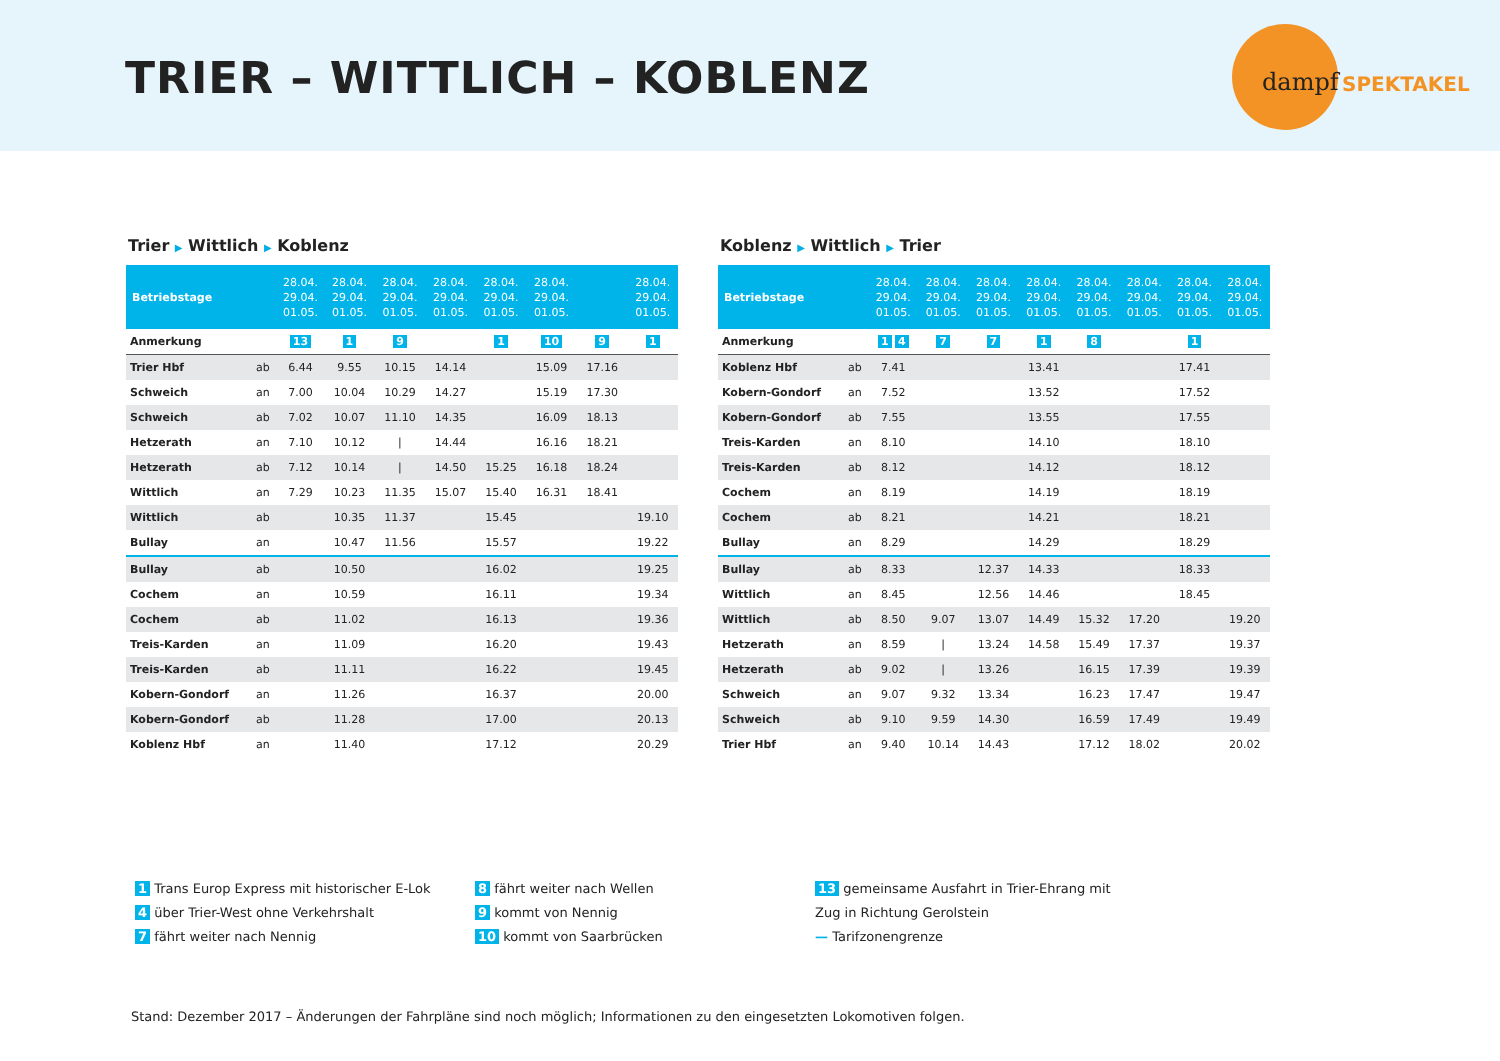TRIER – WITTLICH – KOBLENZ
dampf
SPEKTAKEL
Trier ▶ Wittlich ▶ Koblenz
| Betriebstage | | 28.04. 29.04. 01.05. | 28.04. 29.04. 01.05. | 28.04. 29.04. 01.05. | 28.04. 29.04. 01.05. | 28.04. 29.04. 01.05. | 28.04. 29.04. 01.05. | | 28.04. 29.04. 01.05. |
| --- | --- | --- | --- | --- | --- | --- | --- | --- | --- |
| Anmerkung | | 13 | 1 | 9 | | 1 | 10 | 9 | 1 |
| Trier Hbf | ab | 6.44 | 9.55 | 10.15 | 14.14 | | 15.09 | 17.16 | |
| Schweich | an | 7.00 | 10.04 | 10.29 | 14.27 | | 15.19 | 17.30 | |
| Schweich | ab | 7.02 | 10.07 | 11.10 | 14.35 | | 16.09 | 18.13 | |
| Hetzerath | an | 7.10 | 10.12 | / | 14.44 | | 16.16 | 18.21 | |
| Hetzerath | ab | 7.12 | 10.14 | / | 14.50 | 15.25 | 16.18 | 18.24 | |
| Wittlich | an | 7.29 | 10.23 | 11.35 | 15.07 | 15.40 | 16.31 | 18.41 | |
| Wittlich | ab | | 10.35 | 11.37 | | 15.45 | | | 19.10 |
| Bullay | an | | 10.47 | 11.56 | | 15.57 | | | 19.22 |
| Bullay | ab | | 10.50 | | | 16.02 | | | 19.25 |
| Cochem | an | | 10.59 | | | 16.11 | | | 19.34 |
| Cochem | ab | | 11.02 | | | 16.13 | | | 19.36 |
| Treis-Karden | an | | 11.09 | | | 16.20 | | | 19.43 |
| Treis-Karden | ab | | 11.11 | | | 16.22 | | | 19.45 |
| Kobern-Gondorf | an | | 11.26 | | | 16.37 | | | 20.00 |
| Kobern-Gondorf | ab | | 11.28 | | | 17.00 | | | 20.13 |
| Koblenz Hbf | an | | 11.40 | | | 17.12 | | | 20.29 |
Koblenz ▶ Wittlich ▶ Trier
| Betriebstage | | 28.04. 29.04. 01.05. | 28.04. 29.04. 01.05. | 28.04. 29.04. 01.05. | 28.04. 29.04. 01.05. | 28.04. 29.04. 01.05. | 28.04. 29.04. 01.05. | 28.04. 29.04. 01.05. | 28.04. 29.04. 01.05. |
| --- | --- | --- | --- | --- | --- | --- | --- | --- | --- |
| Anmerkung | | 1 4 | 7 | 7 | 1 | 8 | | 1 | |
| Koblenz Hbf | ab | 7.41 | | | 13.41 | | | 17.41 | |
| Kobern-Gondorf | an | 7.52 | | | 13.52 | | | 17.52 | |
| Kobern-Gondorf | ab | 7.55 | | | 13.55 | | | 17.55 | |
| Treis-Karden | an | 8.10 | | | 14.10 | | | 18.10 | |
| Treis-Karden | ab | 8.12 | | | 14.12 | | | 18.12 | |
| Cochem | an | 8.19 | | | 14.19 | | | 18.19 | |
| Cochem | ab | 8.21 | | | 14.21 | | | 18.21 | |
| Bullay | an | 8.29 | | | 14.29 | | | 18.29 | |
| Bullay | ab | 8.33 | | 12.37 | 14.33 | | | 18.33 | |
| Wittlich | an | 8.45 | | 12.56 | 14.46 | | | 18.45 | |
| Wittlich | ab | 8.50 | 9.07 | 13.07 | 14.49 | 15.32 | 17.20 | | 19.20 |
| Hetzerath | an | 8.59 | / | 13.24 | 14.58 | 15.49 | 17.37 | | 19.37 |
| Hetzerath | ab | 9.02 | / | 13.26 | | 16.15 | 17.39 | | 19.39 |
| Schweich | an | 9.07 | 9.32 | 13.34 | | 16.23 | 17.47 | | 19.47 |
| Schweich | ab | 9.10 | 9.59 | 14.30 | | 16.59 | 17.49 | | 19.49 |
| Trier Hbf | an | 9.40 | 10.14 | 14.43 | | 17.12 | 18.02 | | 20.02 |
1 Trans Europ Express mit historischer E-Lok
4 über Trier-West ohne Verkehrshalt
7 fährt weiter nach Nennig
8 fährt weiter nach Wellen
9 kommt von Nennig
10 kommt von Saarbrücken
13 gemeinsame Ausfahrt in Trier-Ehrang mit Zug in Richtung Gerolstein
— Tarifzonengrenze
Stand: Dezember 2017 – Änderungen der Fahrpläne sind noch möglich; Informationen zu den eingesetzten Lokomotiven folgen.